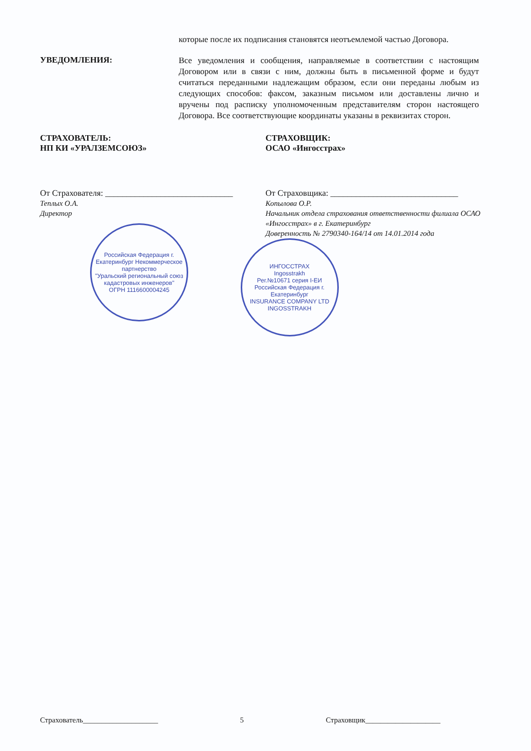которые после их подписания становятся неотъемлемой частью Договора.
УВЕДОМЛЕНИЯ:
Все уведомления и сообщения, направляемые в соответствии с настоящим Договором или в связи с ним, должны быть в письменной форме и будут считаться переданными надлежащим образом, если они переданы любым из следующих способов: факсом, заказным письмом или доставлены лично и вручены под расписку уполномоченным представителям сторон настоящего Договора. Все соответствующие координаты указаны в реквизитах сторон.
СТРАХОВАТЕЛЬ:
НП КИ «УРАЛЗЕМСОЮЗ»
От Страхователя: ______________________________
Теплых О.А.
Директор
Российская Федерация г. Екатеринбург Некоммерческое партнерство
"Уральский региональный союз кадастровых инженеров"
ОГРН 1116600004245
СТРАХОВЩИК:
ОСАО «Ингосстрах»
От Страховщика: ______________________________
Копылова О.Р.
Начальник отдела страхования ответственности филиала ОСАО «Ингосстрах» в г. Екатеринбург
Доверенность № 2790340-164/14 от 14.01.2014 года
ИНГОССТРАХ
Ingosstrakh
Рег.№10671 серия I-ЕИ
Российская Федерация г. Екатеринбург
INSURANCE COMPANY LTD INGOSSTRAKH
Страхователь____________________ 5 Страховщик____________________